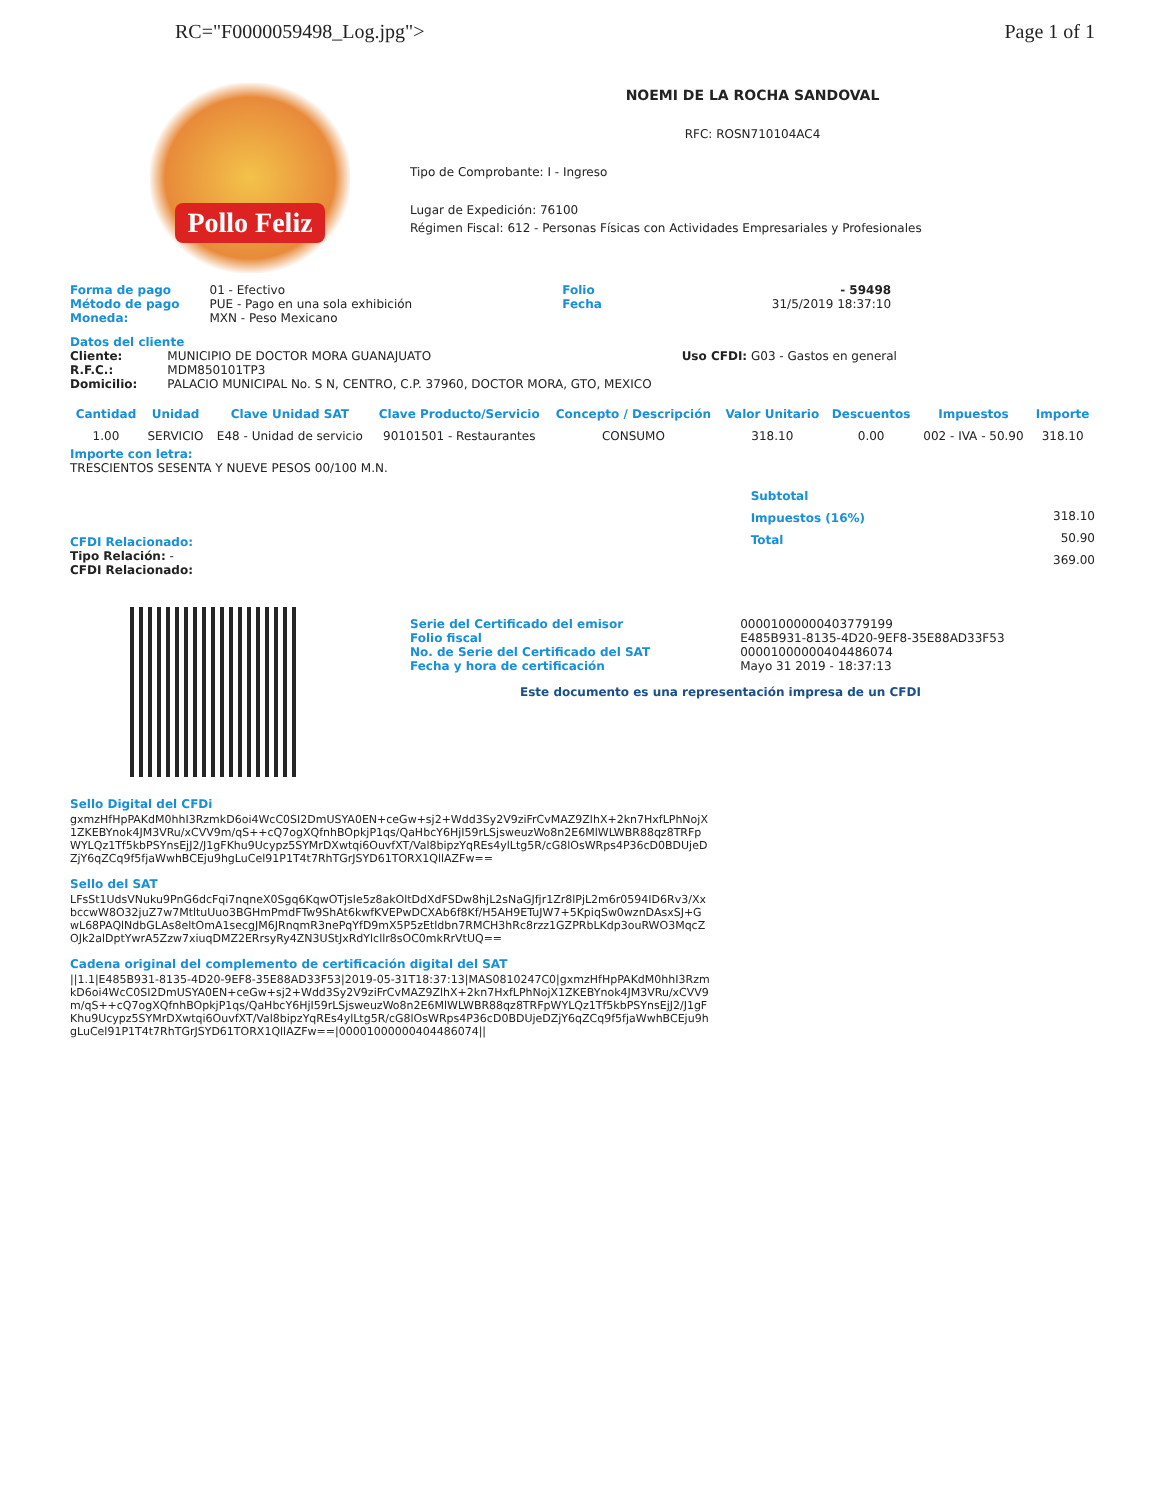RC="F0000059498_Log.jpg"> Page 1 of 1
Pollo Feliz
NOEMI DE LA ROCHA SANDOVAL
RFC: ROSN710104AC4
Tipo de Comprobante: I - Ingreso
Lugar de Expedición: 76100
Régimen Fiscal: 612 - Personas Físicas con Actividades Empresariales y Profesionales
Forma de pago
Método de pago
Moneda:
01 - Efectivo
PUE - Pago en una sola exhibición
MXN - Peso Mexicano
Folio
Fecha
- 59498
31/5/2019 18:37:10
Datos del cliente
Cliente:
R.F.C.:
Domicilio:
MUNICIPIO DE DOCTOR MORA GUANAJUATO
MDM850101TP3
PALACIO MUNICIPAL No. S N, CENTRO, C.P. 37960, DOCTOR MORA, GTO, MEXICO
Uso CFDI: G03 - Gastos en general
| Cantidad | Unidad | Clave Unidad SAT | Clave Producto/Servicio | Concepto / Descripción | Valor Unitario | Descuentos | Impuestos | Importe |
| --- | --- | --- | --- | --- | --- | --- | --- | --- |
| 1.00 | SERVICIO | E48 - Unidad de servicio | 90101501 - Restaurantes | CONSUMO | 318.10 | 0.00 | 002 - IVA - 50.90 | 318.10 |
Importe con letra:
TRESCIENTOS SESENTA Y NUEVE PESOS 00/100 M.N.
CFDI Relacionado:
Tipo Relación: -
CFDI Relacionado:
Subtotal
Impuestos (16%)
Total
318.10
50.90
369.00
Serie del Certificado del emisor
Folio fiscal
No. de Serie del Certificado del SAT
Fecha y hora de certificación
00001000000403779199
E485B931-8135-4D20-9EF8-35E88AD33F53
00001000000404486074
Mayo 31 2019 - 18:37:13
Este documento es una representación impresa de un CFDI
Sello Digital del CFDi
gxmzHfHpPAKdM0hhI3RzmkD6oi4WcC0SI2DmUSYA0EN+ceGw+sj2+Wdd3Sy2V9ziFrCvMAZ9ZlhX+2kn7HxfLPhNojX1ZKEBYnok4JM3VRu/xCVV9m/qS++cQ7ogXQfnhBOpkjP1qs/QaHbcY6HjI59rLSjsweuzWo8n2E6MlWLWBR88qz8TRFpWYLQz1Tf5kbPSYnsEjJ2/J1gFKhu9Ucypz5SYMrDXwtqi6OuvfXT/Val8bipzYqREs4ylLtg5R/cG8lOsWRps4P36cD0BDUjeDZjY6qZCq9f5fjaWwhBCEju9hgLuCel91P1T4t7RhTGrJSYD61TORX1QllAZFw==
Sello del SAT
LFsSt1UdsVNuku9PnG6dcFqi7nqneX0Sgq6KqwOTjsle5z8akOltDdXdFSDw8hjL2sNaGJfjr1Zr8lPjL2m6r0594ID6Rv3/XxbccwW8O32juZ7w7MtltuUuo3BGHmPmdFTw9ShAt6kwfKVEPwDCXAb6f8Kf/H5AH9ETuJW7+5KpiqSw0wznDAsxSJ+GwL68PAQlNdbGLAs8eltOmA1secgJM6JRnqmR3nePqYfD9mX5P5zEtldbn7RMCH3hRc8rzz1GZPRbLKdp3ouRWO3MqcZOJk2alDptYwrA5Zzw7xiuqDMZ2ERrsyRy4ZN3UStJxRdYlcllr8sOC0mkRrVtUQ==
Cadena original del complemento de certificación digital del SAT
||1.1|E485B931-8135-4D20-9EF8-35E88AD33F53|2019-05-31T18:37:13|MAS0810247C0|gxmzHfHpPAKdM0hhI3RzmkD6oi4WcC0SI2DmUSYA0EN+ceGw+sj2+Wdd3Sy2V9ziFrCvMAZ9ZlhX+2kn7HxfLPhNojX1ZKEBYnok4JM3VRu/xCVV9m/qS++cQ7ogXQfnhBOpkjP1qs/QaHbcY6HjI59rLSjsweuzWo8n2E6MlWLWBR88qz8TRFpWYLQz1Tf5kbPSYnsEjJ2/J1gFKhu9Ucypz5SYMrDXwtqi6OuvfXT/Val8bipzYqREs4ylLtg5R/cG8lOsWRps4P36cD0BDUjeDZjY6qZCq9f5fjaWwhBCEju9hgLuCel91P1T4t7RhTGrJSYD61TORX1QllAZFw==|00001000000404486074||